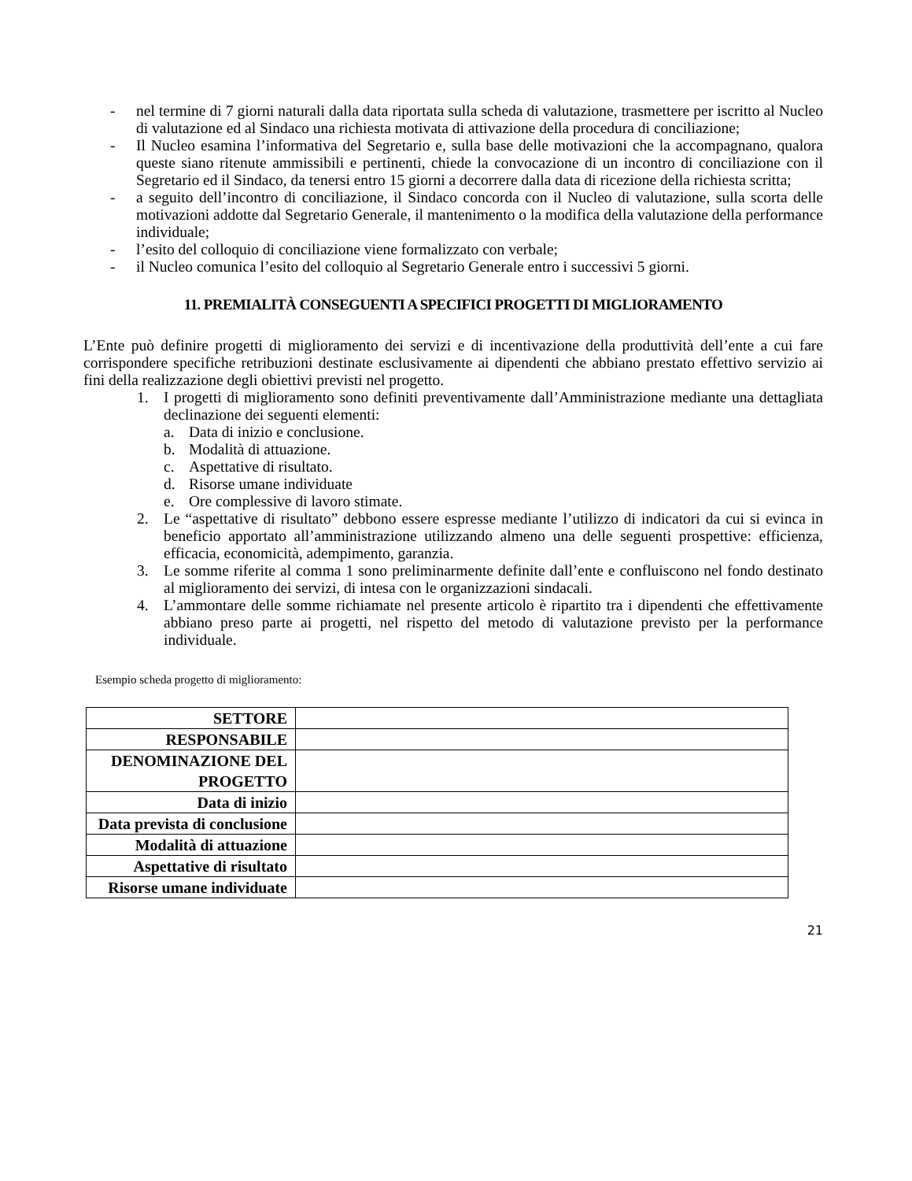- nel termine di 7 giorni naturali dalla data riportata sulla scheda di valutazione, trasmettere per iscritto al Nucleo di valutazione ed al Sindaco una richiesta motivata di attivazione della procedura di conciliazione;
- Il Nucleo esamina l’informativa del Segretario e, sulla base delle motivazioni che la accompagnano, qualora queste siano ritenute ammissibili e pertinenti, chiede la convocazione di un incontro di conciliazione con il Segretario ed il Sindaco, da tenersi entro 15 giorni a decorrere dalla data di ricezione della richiesta scritta;
- a seguito dell’incontro di conciliazione, il Sindaco concorda con il Nucleo di valutazione, sulla scorta delle motivazioni addotte dal Segretario Generale, il mantenimento o la modifica della valutazione della performance individuale;
- l’esito del colloquio di conciliazione viene formalizzato con verbale;
- il Nucleo comunica l’esito del colloquio al Segretario Generale entro i successivi 5 giorni.
11. PREMIALITÀ CONSEGUENTI A SPECIFICI PROGETTI DI MIGLIORAMENTO
L’Ente può definire progetti di miglioramento dei servizi e di incentivazione della produttività dell’ente a cui fare corrispondere specifiche retribuzioni destinate esclusivamente ai dipendenti che abbiano prestato effettivo servizio ai fini della realizzazione degli obiettivi previsti nel progetto.
1. I progetti di miglioramento sono definiti preventivamente dall’Amministrazione mediante una dettagliata declinazione dei seguenti elementi:
a. Data di inizio e conclusione.
b. Modalità di attuazione.
c. Aspettative di risultato.
d. Risorse umane individuate
e. Ore complessive di lavoro stimate.
2. Le “aspettative di risultato” debbono essere espresse mediante l’utilizzo di indicatori da cui si evinca in beneficio apportato all’amministrazione utilizzando almeno una delle seguenti prospettive: efficienza, efficacia, economicità, adempimento, garanzia.
3. Le somme riferite al comma 1 sono preliminarmente definite dall’ente e confluiscono nel fondo destinato al miglioramento dei servizi, di intesa con le organizzazioni sindacali.
4. L’ammontare delle somme richiamate nel presente articolo è ripartito tra i dipendenti che effettivamente abbiano preso parte ai progetti, nel rispetto del metodo di valutazione previsto per la performance individuale.
Esempio scheda progetto di miglioramento:
| SETTORE | |
| RESPONSABILE | |
| DENOMINAZIONE DEL PROGETTO | |
| Data di inizio | |
| Data prevista di conclusione | |
| Modalità di attuazione | |
| Aspettative di risultato | |
| Risorse umane individuate | |
21